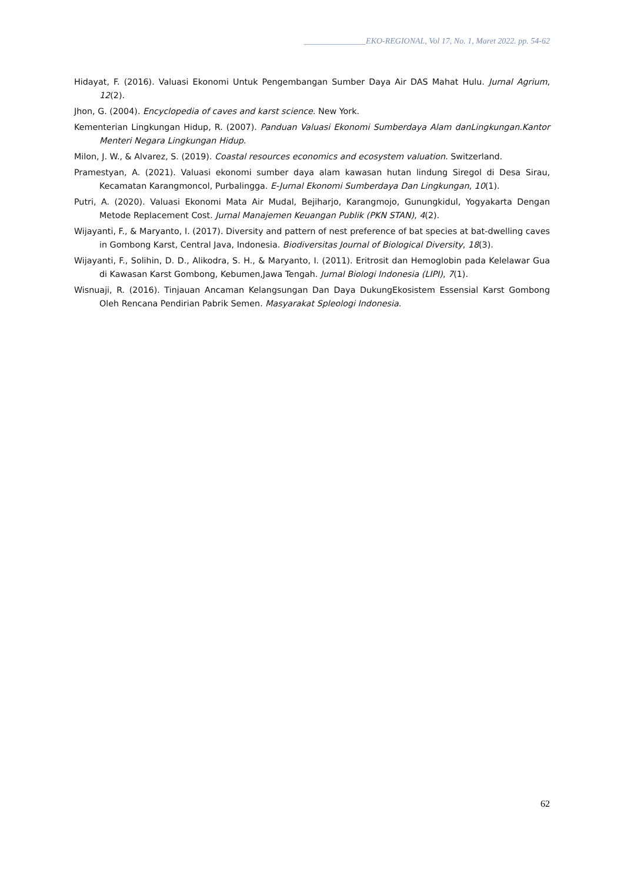_______________EKO-REGIONAL, Vol 17, No. 1, Maret 2022. pp. 54-62
Hidayat, F. (2016). Valuasi Ekonomi Untuk Pengembangan Sumber Daya Air DAS Mahat Hulu. Jurnal Agrium, 12(2).
Jhon, G. (2004). Encyclopedia of caves and karst science. New York.
Kementerian Lingkungan Hidup, R. (2007). Panduan Valuasi Ekonomi Sumberdaya Alam danLingkungan.Kantor Menteri Negara Lingkungan Hidup.
Milon, J. W., & Alvarez, S. (2019). Coastal resources economics and ecosystem valuation. Switzerland.
Pramestyan, A. (2021). Valuasi ekonomi sumber daya alam kawasan hutan lindung Siregol di Desa Sirau, Kecamatan Karangmoncol, Purbalingga. E-Jurnal Ekonomi Sumberdaya Dan Lingkungan, 10(1).
Putri, A. (2020). Valuasi Ekonomi Mata Air Mudal, Bejiharjo, Karangmojo, Gunungkidul, Yogyakarta Dengan Metode Replacement Cost. Jurnal Manajemen Keuangan Publik (PKN STAN), 4(2).
Wijayanti, F., & Maryanto, I. (2017). Diversity and pattern of nest preference of bat species at bat-dwelling caves in Gombong Karst, Central Java, Indonesia. Biodiversitas Journal of Biological Diversity, 18(3).
Wijayanti, F., Solihin, D. D., Alikodra, S. H., & Maryanto, I. (2011). Eritrosit dan Hemoglobin pada Kelelawar Gua di Kawasan Karst Gombong, Kebumen,Jawa Tengah. Jurnal Biologi Indonesia (LIPI), 7(1).
Wisnuaji, R. (2016). Tinjauan Ancaman Kelangsungan Dan Daya DukungEkosistem Essensial Karst Gombong Oleh Rencana Pendirian Pabrik Semen. Masyarakat Spleologi Indonesia.
62